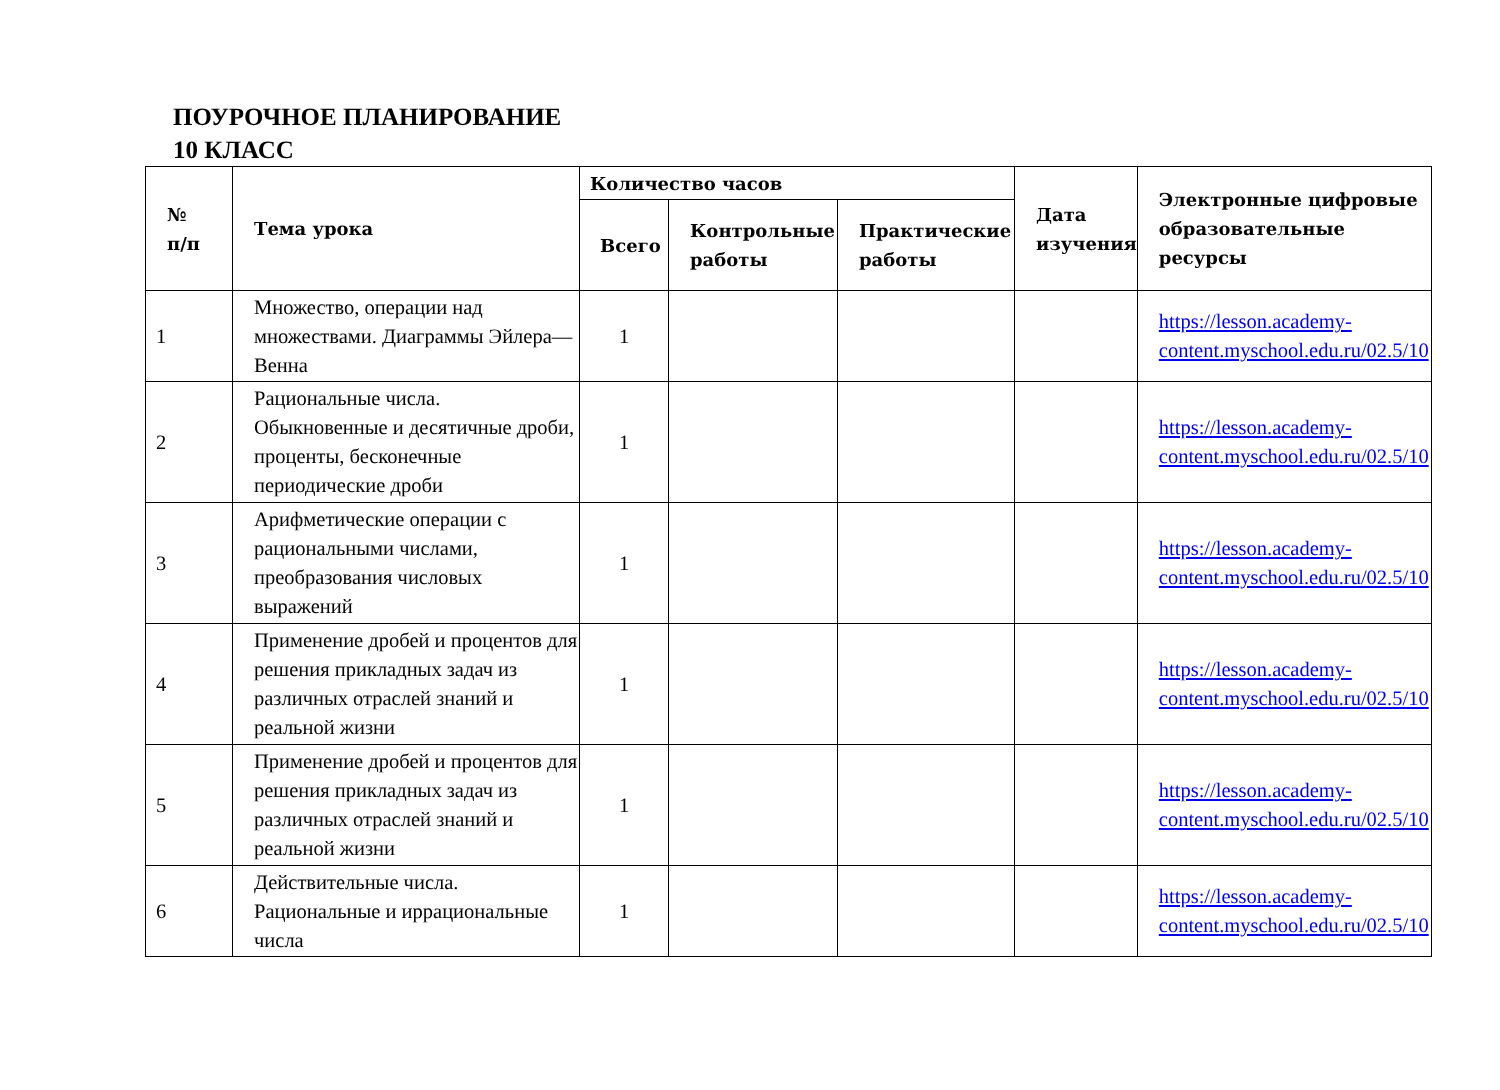ПОУРОЧНОЕ ПЛАНИРОВАНИЕ
10 КЛАСС
| № п/п | Тема урока | Количество часов | | | Дата изучения | Электронные цифровые образовательные ресурсы |
| --- | --- | --- | --- | --- | --- | --- |
| | | Всего | Контрольные работы | Практические работы | | |
| 1 | Множество, операции над множествами. Диаграммы Эйлера—Венна | 1 | | | | https://lesson.academy-content.myschool.edu.ru/02.5/10 |
| 2 | Рациональные числа. Обыкновенные и десятичные дроби, проценты, бесконечные периодические дроби | 1 | | | | https://lesson.academy-content.myschool.edu.ru/02.5/10 |
| 3 | Арифметические операции с рациональными числами, преобразования числовых выражений | 1 | | | | https://lesson.academy-content.myschool.edu.ru/02.5/10 |
| 4 | Применение дробей и процентов для решения прикладных задач из различных отраслей знаний и реальной жизни | 1 | | | | https://lesson.academy-content.myschool.edu.ru/02.5/10 |
| 5 | Применение дробей и процентов для решения прикладных задач из различных отраслей знаний и реальной жизни | 1 | | | | https://lesson.academy-content.myschool.edu.ru/02.5/10 |
| 6 | Действительные числа. Рациональные и иррациональные числа | 1 | | | | https://lesson.academy-content.myschool.edu.ru/02.5/10 |